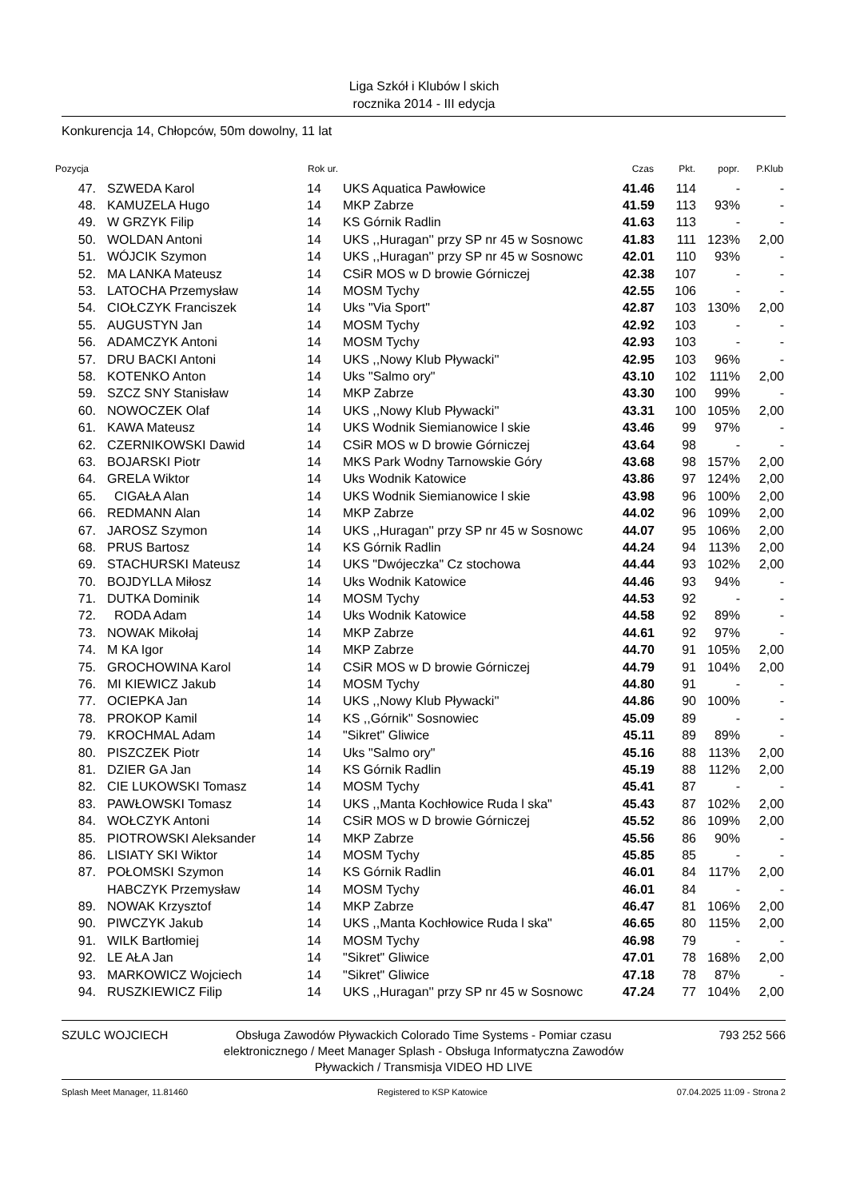Liga Szkół i Klubów l skich
rocznika 2014 - III edycja
Konkurencja 14, Chłopców, 50m dowolny, 11 lat
| Pozycja | | Rok ur. | | Czas | Pkt. | popr. | P.Klub |
| --- | --- | --- | --- | --- | --- | --- | --- |
| 47. | SZWEDA Karol | 14 | UKS Aquatica Pawłowice | 41.46 | 114 | - | - |
| 48. | KAMUZELA Hugo | 14 | MKP Zabrze | 41.59 | 113 | 93% | - |
| 49. | W GRZYK Filip | 14 | KS Górnik Radlin | 41.63 | 113 | - | - |
| 50. | WOLDAN Antoni | 14 | UKS ,,Huragan'' przy SP nr 45 w Sosnowc | 41.83 | 111 | 123% | 2,00 |
| 51. | WÓJCIK Szymon | 14 | UKS ,,Huragan'' przy SP nr 45 w Sosnowc | 42.01 | 110 | 93% | - |
| 52. | MA LANKA Mateusz | 14 | CSiR MOS w D browie Górniczej | 42.38 | 107 | - | - |
| 53. | LATOCHA Przemysław | 14 | MOSM Tychy | 42.55 | 106 | - | - |
| 54. | CIOŁCZYK Franciszek | 14 | Uks "Via Sport" | 42.87 | 103 | 130% | 2,00 |
| 55. | AUGUSTYN Jan | 14 | MOSM Tychy | 42.92 | 103 | - | - |
| 56. | ADAMCZYK Antoni | 14 | MOSM Tychy | 42.93 | 103 | - | - |
| 57. | DRU BACKI Antoni | 14 | UKS ,,Nowy Klub Pływacki'' | 42.95 | 103 | 96% | - |
| 58. | KOTENKO Anton | 14 | Uks "Salmo ory" | 43.10 | 102 | 111% | 2,00 |
| 59. | SZCZ SNY Stanisław | 14 | MKP Zabrze | 43.30 | 100 | 99% | - |
| 60. | NOWOCZEK Olaf | 14 | UKS ,,Nowy Klub Pływacki'' | 43.31 | 100 | 105% | 2,00 |
| 61. | KAWA Mateusz | 14 | UKS Wodnik Siemianowice l skie | 43.46 | 99 | 97% | - |
| 62. | CZERNIKOWSKI Dawid | 14 | CSiR MOS w D browie Górniczej | 43.64 | 98 | - | - |
| 63. | BOJARSKI Piotr | 14 | MKS Park Wodny Tarnowskie Góry | 43.68 | 98 | 157% | 2,00 |
| 64. | GRELA Wiktor | 14 | Uks Wodnik Katowice | 43.86 | 97 | 124% | 2,00 |
| 65. | CIGAŁA Alan | 14 | UKS Wodnik Siemianowice l skie | 43.98 | 96 | 100% | 2,00 |
| 66. | REDMANN Alan | 14 | MKP Zabrze | 44.02 | 96 | 109% | 2,00 |
| 67. | JAROSZ Szymon | 14 | UKS ,,Huragan'' przy SP nr 45 w Sosnowc | 44.07 | 95 | 106% | 2,00 |
| 68. | PRUS Bartosz | 14 | KS Górnik Radlin | 44.24 | 94 | 113% | 2,00 |
| 69. | STACHURSKI Mateusz | 14 | UKS "Dwójeczka" Cz stochowa | 44.44 | 93 | 102% | 2,00 |
| 70. | BOJDYLLA Miłosz | 14 | Uks Wodnik Katowice | 44.46 | 93 | 94% | - |
| 71. | DUTKA Dominik | 14 | MOSM Tychy | 44.53 | 92 | - | - |
| 72. | RODA Adam | 14 | Uks Wodnik Katowice | 44.58 | 92 | 89% | - |
| 73. | NOWAK Mikołaj | 14 | MKP Zabrze | 44.61 | 92 | 97% | - |
| 74. | M KA Igor | 14 | MKP Zabrze | 44.70 | 91 | 105% | 2,00 |
| 75. | GROCHOWINA Karol | 14 | CSiR MOS w D browie Górniczej | 44.79 | 91 | 104% | 2,00 |
| 76. | MI KIEWICZ Jakub | 14 | MOSM Tychy | 44.80 | 91 | - | - |
| 77. | OCIEPKA Jan | 14 | UKS ,,Nowy Klub Pływacki'' | 44.86 | 90 | 100% | - |
| 78. | PROKOP Kamil | 14 | KS ,,Górnik'' Sosnowiec | 45.09 | 89 | - | - |
| 79. | KROCHMAL Adam | 14 | "Sikret" Gliwice | 45.11 | 89 | 89% | - |
| 80. | PISZCZEK Piotr | 14 | Uks "Salmo ory" | 45.16 | 88 | 113% | 2,00 |
| 81. | DZIER GA Jan | 14 | KS Górnik Radlin | 45.19 | 88 | 112% | 2,00 |
| 82. | CIE LUKOWSKI Tomasz | 14 | MOSM Tychy | 45.41 | 87 | - | - |
| 83. | PAWŁOWSKI Tomasz | 14 | UKS ,,Manta Kochłowice Ruda l ska" | 45.43 | 87 | 102% | 2,00 |
| 84. | WOŁCZYK Antoni | 14 | CSiR MOS w D browie Górniczej | 45.52 | 86 | 109% | 2,00 |
| 85. | PIOTROWSKI Aleksander | 14 | MKP Zabrze | 45.56 | 86 | 90% | - |
| 86. | LISIATY SKI Wiktor | 14 | MOSM Tychy | 45.85 | 85 | - | - |
| 87. | POŁOMSKI Szymon | 14 | KS Górnik Radlin | 46.01 | 84 | 117% | 2,00 |
| | HABCZYK Przemysław | 14 | MOSM Tychy | 46.01 | 84 | - | - |
| 89. | NOWAK Krzysztof | 14 | MKP Zabrze | 46.47 | 81 | 106% | 2,00 |
| 90. | PIWCZYK Jakub | 14 | UKS ,,Manta Kochłowice Ruda l ska" | 46.65 | 80 | 115% | 2,00 |
| 91. | WILK Bartłomiej | 14 | MOSM Tychy | 46.98 | 79 | - | - |
| 92. | LE AŁA Jan | 14 | "Sikret" Gliwice | 47.01 | 78 | 168% | 2,00 |
| 93. | MARKOWICZ Wojciech | 14 | "Sikret" Gliwice | 47.18 | 78 | 87% | - |
| 94. | RUSZKIEWICZ Filip | 14 | UKS ,,Huragan'' przy SP nr 45 w Sosnowc | 47.24 | 77 | 104% | 2,00 |
SZULC WOJCIECH Obsługa Zawodów Pływackich Colorado Time Systems - Pomiar czasu elektronicznego / Meet Manager Splash - Obsługa Informatyczna Zawodów Pływackich / Transmisja VIDEO HD LIVE
793 252 566
Splash Meet Manager, 11.81460 Registered to KSP Katowice 07.04.2025 11:09 - Strona 2